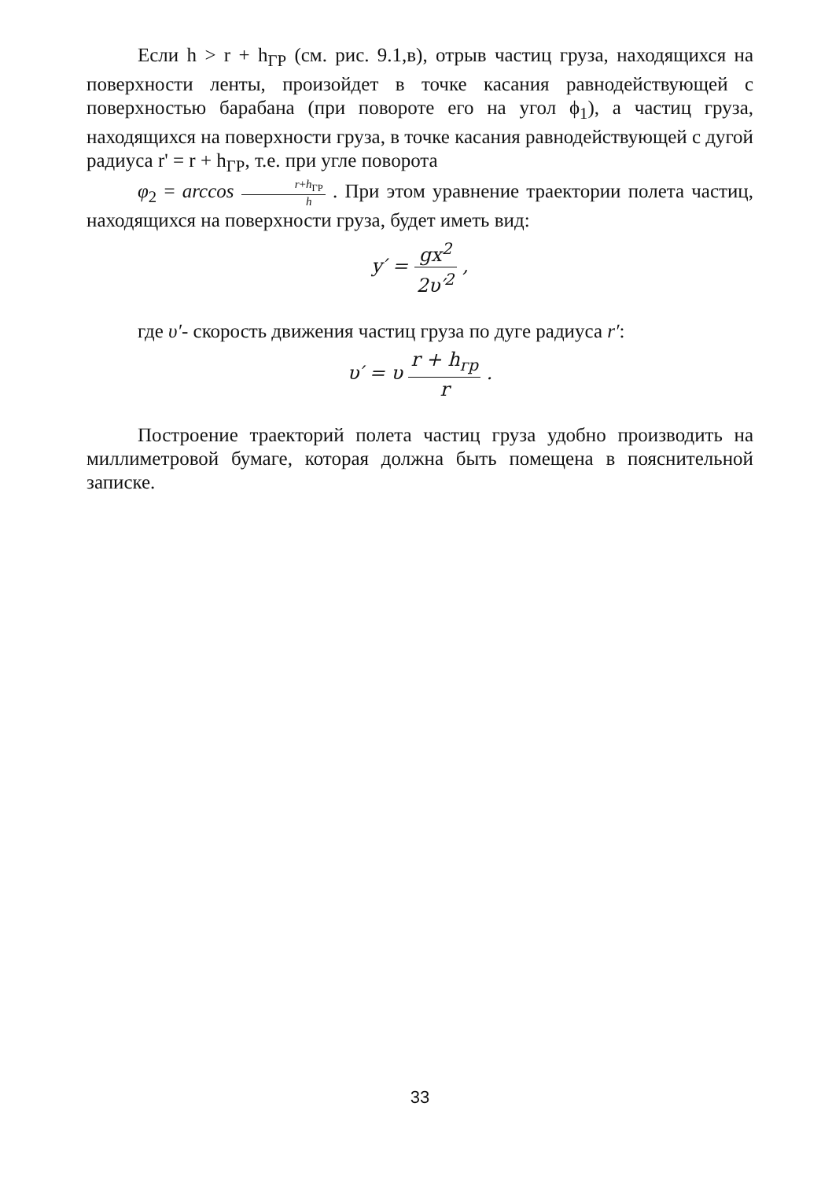Если h > r + h<sub>ГР</sub> (см. рис. 9.1,в), отрыв частиц груза, находящихся на поверхности ленты, произойдет в точке касания равнодействующей с поверхностью барабана (при повороте его на угол ϕ<sub>1</sub>), а частиц груза, находящихся на поверхности груза, в точке касания равнодействующей с дугой радиуса r' = r + h<sub>ГР</sub>, т.е. при угле поворота
φ<sub>2</sub> = arccos r+h<sub>ГР</sub> h . При этом уравнение траектории полета частиц, находящихся на поверхности груза, будет иметь вид:
y′ = gx<sup>2</sup> 2υ′<sup>2</sup> ,
где υ′- скорость движения частиц груза по дуге радиуса r′:
υ′ = υ r + h<sub>гр</sub> r .
Построение траекторий полета частиц груза удобно производить на миллиметровой бумаге, которая должна быть помещена в пояснительной записке.
33